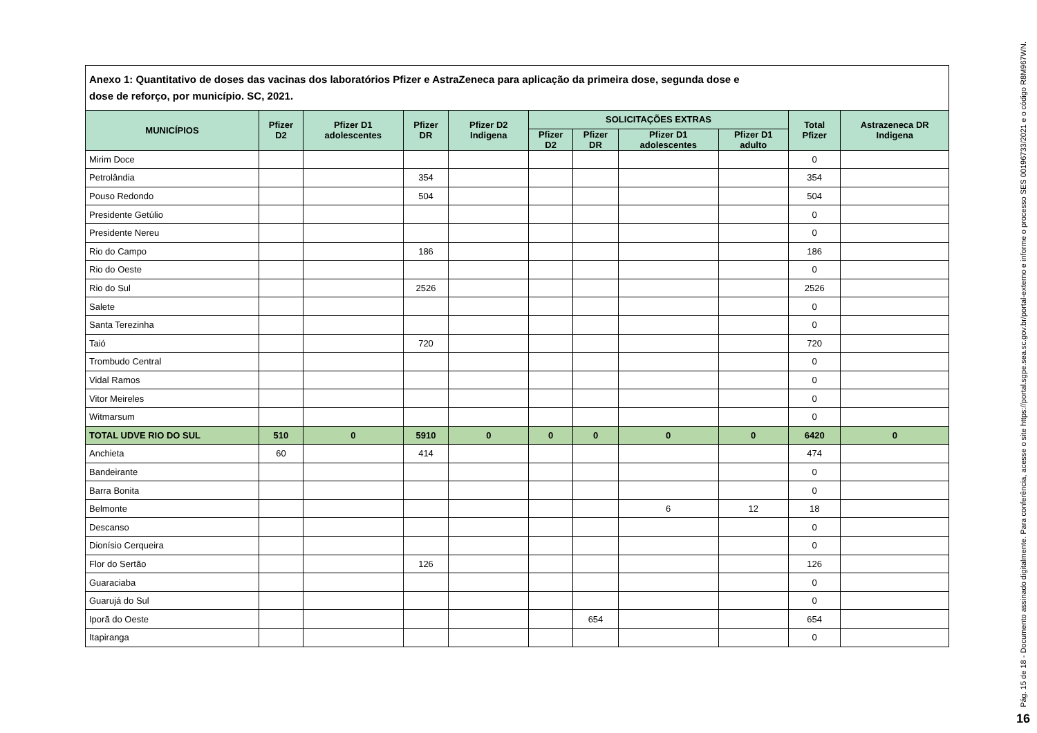Anexo 1: Quantitativo de doses das vacinas dos laboratórios Pfizer e AstraZeneca para aplicação da primeira dose, segunda dose e
dose de reforço, por município. SC, 2021.
| MUNICÍPIOS | Pfizer D2 | Pfizer D1 adolescentes | Pfizer DR | Pfizer D2 Indigena | SOLICITAÇÕES EXTRAS | | | | Total Pfizer | Astrazeneca DR Indigena |
| --- | --- | --- | --- | --- | --- | --- | --- | --- | --- | --- |
| | | | | | Pfizer D2 | Pfizer DR | Pfizer D1 adolescentes | Pfizer D1 adulto | | |
| Mirim Doce | | | | | | | | | 0 | |
| Petrolândia | | | 354 | | | | | | 354 | |
| Pouso Redondo | | | 504 | | | | | | 504 | |
| Presidente Getúlio | | | | | | | | | 0 | |
| Presidente Nereu | | | | | | | | | 0 | |
| Rio do Campo | | | 186 | | | | | | 186 | |
| Rio do Oeste | | | | | | | | | 0 | |
| Rio do Sul | | | 2526 | | | | | | 2526 | |
| Salete | | | | | | | | | 0 | |
| Santa Terezinha | | | | | | | | | 0 | |
| Taió | | | 720 | | | | | | 720 | |
| Trombudo Central | | | | | | | | | 0 | |
| Vidal Ramos | | | | | | | | | 0 | |
| Vitor Meireles | | | | | | | | | 0 | |
| Witmarsum | | | | | | | | | 0 | |
| TOTAL UDVE RIO DO SUL | 510 | 0 | 5910 | 0 | 0 | 0 | 0 | 0 | 6420 | 0 |
| Anchieta | 60 | | 414 | | | | | | 474 | |
| Bandeirante | | | | | | | | | 0 | |
| Barra Bonita | | | | | | | | | 0 | |
| Belmonte | | | | | | | 6 | 12 | 18 | |
| Descanso | | | | | | | | | 0 | |
| Dionísio Cerqueira | | | | | | | | | 0 | |
| Flor do Sertão | | | 126 | | | | | | 126 | |
| Guaraciaba | | | | | | | | | 0 | |
| Guarujá do Sul | | | | | | | | | 0 | |
| Iporã do Oeste | | | | | | 654 | | | 654 | |
| Itapiranga | | | | | | | | | 0 | |
Pág. 15 de 18 - Documento assinado digitalmente. Para conferência, acesse o site https://portal.sgpe.sea.sc.gov.br/portal-externo e informe o processo SES 00196733/2021 e o código R8M967WN.
16